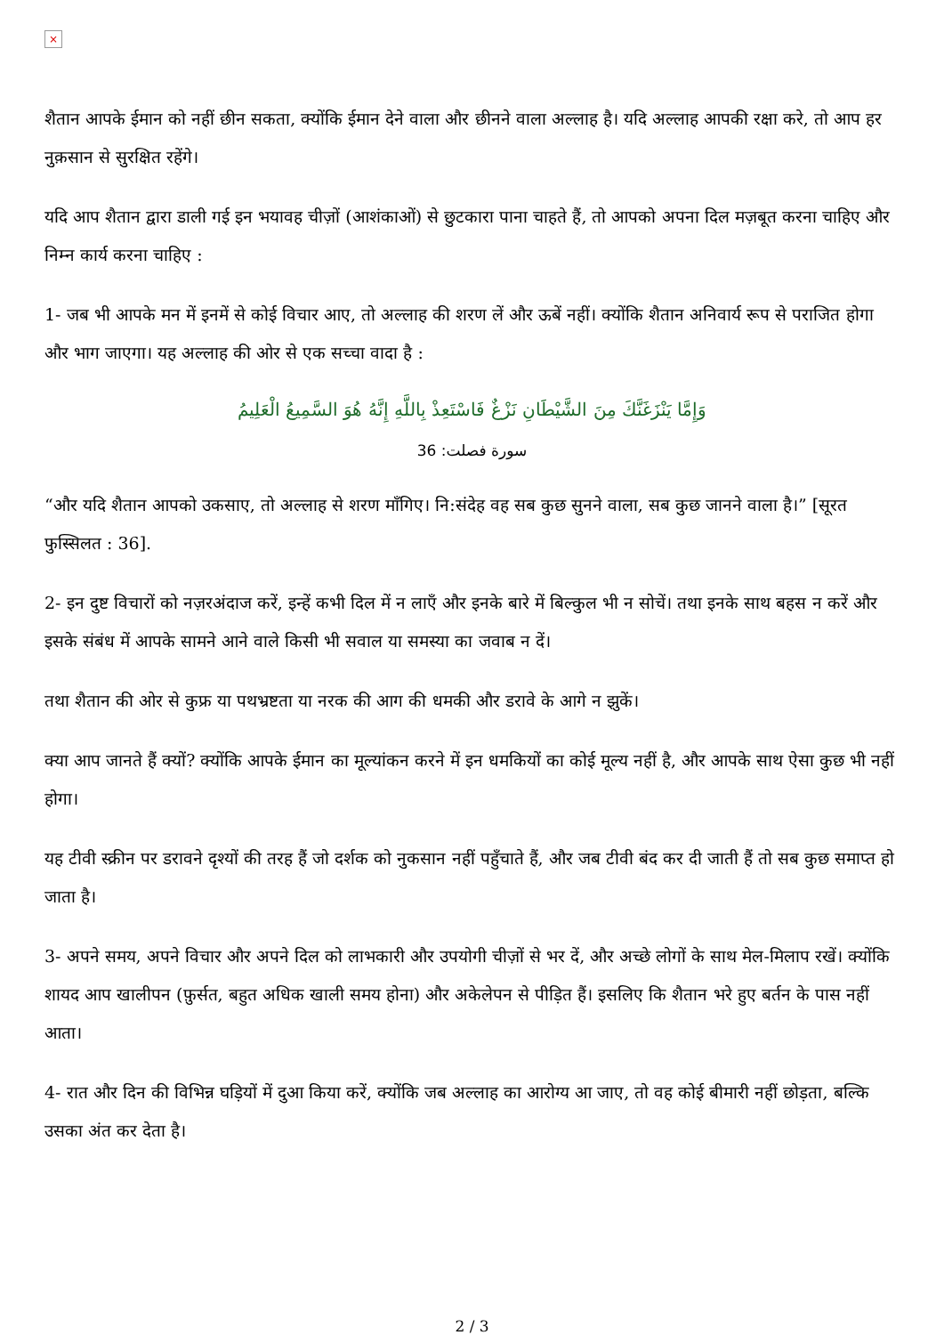×
शैतान आपके ईमान को नहीं छीन सकता, क्योंकि ईमान देने वाला और छीनने वाला अल्लाह है। यदि अल्लाह आपकी रक्षा करे, तो आप हर नुक़सान से सुरक्षित रहेंगे।
यदि आप शैतान द्वारा डाली गई इन भयावह चीज़ों (आशंकाओं) से छुटकारा पाना चाहते हैं, तो आपको अपना दिल मज़बूत करना चाहिए और निम्न कार्य करना चाहिए :
1- जब भी आपके मन में इनमें से कोई विचार आए, तो अल्लाह की शरण लें और ऊबें नहीं। क्योंकि शैतान अनिवार्य रूप से पराजित होगा और भाग जाएगा। यह अल्लाह की ओर से एक सच्चा वादा है :
وَإِمَّا يَنْزَغَنَّكَ مِنَ الشَّيْطَانِ نَزْغٌ فَاسْتَعِذْ بِاللَّهِ إِنَّهُ هُوَ السَّمِيعُ الْعَلِيمُ
سورة فصلت: 36
“और यदि शैतान आपको उकसाए, तो अल्लाह से शरण माँगिए। नि:संदेह वह सब कुछ सुनने वाला, सब कुछ जानने वाला है।” [सूरत फुस्सिलत : 36].
2- इन दुष्ट विचारों को नज़रअंदाज करें, इन्हें कभी दिल में न लाएँ और इनके बारे में बिल्कुल भी न सोचें। तथा इनके साथ बहस न करें और इसके संबंध में आपके सामने आने वाले किसी भी सवाल या समस्या का जवाब न दें।
तथा शैतान की ओर से कुफ्र या पथभ्रष्टता या नरक की आग की धमकी और डरावे के आगे न झुकें।
क्या आप जानते हैं क्यों? क्योंकि आपके ईमान का मूल्यांकन करने में इन धमकियों का कोई मूल्य नहीं है, और आपके साथ ऐसा कुछ भी नहीं होगा।
यह टीवी स्क्रीन पर डरावने दृश्यों की तरह हैं जो दर्शक को नुकसान नहीं पहुँचाते हैं, और जब टीवी बंद कर दी जाती हैं तो सब कुछ समाप्त हो जाता है।
3- अपने समय, अपने विचार और अपने दिल को लाभकारी और उपयोगी चीज़ों से भर दें, और अच्छे लोगों के साथ मेल-मिलाप रखें। क्योंकि शायद आप खालीपन (फ़ुर्सत, बहुत अधिक खाली समय होना) और अकेलेपन से पीड़ित हैं। इसलिए कि शैतान भरे हुए बर्तन के पास नहीं आता।
4- रात और दिन की विभिन्न घड़ियों में दुआ किया करें, क्योंकि जब अल्लाह का आरोग्य आ जाए, तो वह कोई बीमारी नहीं छोड़ता, बल्कि उसका अंत कर देता है।
2 / 3